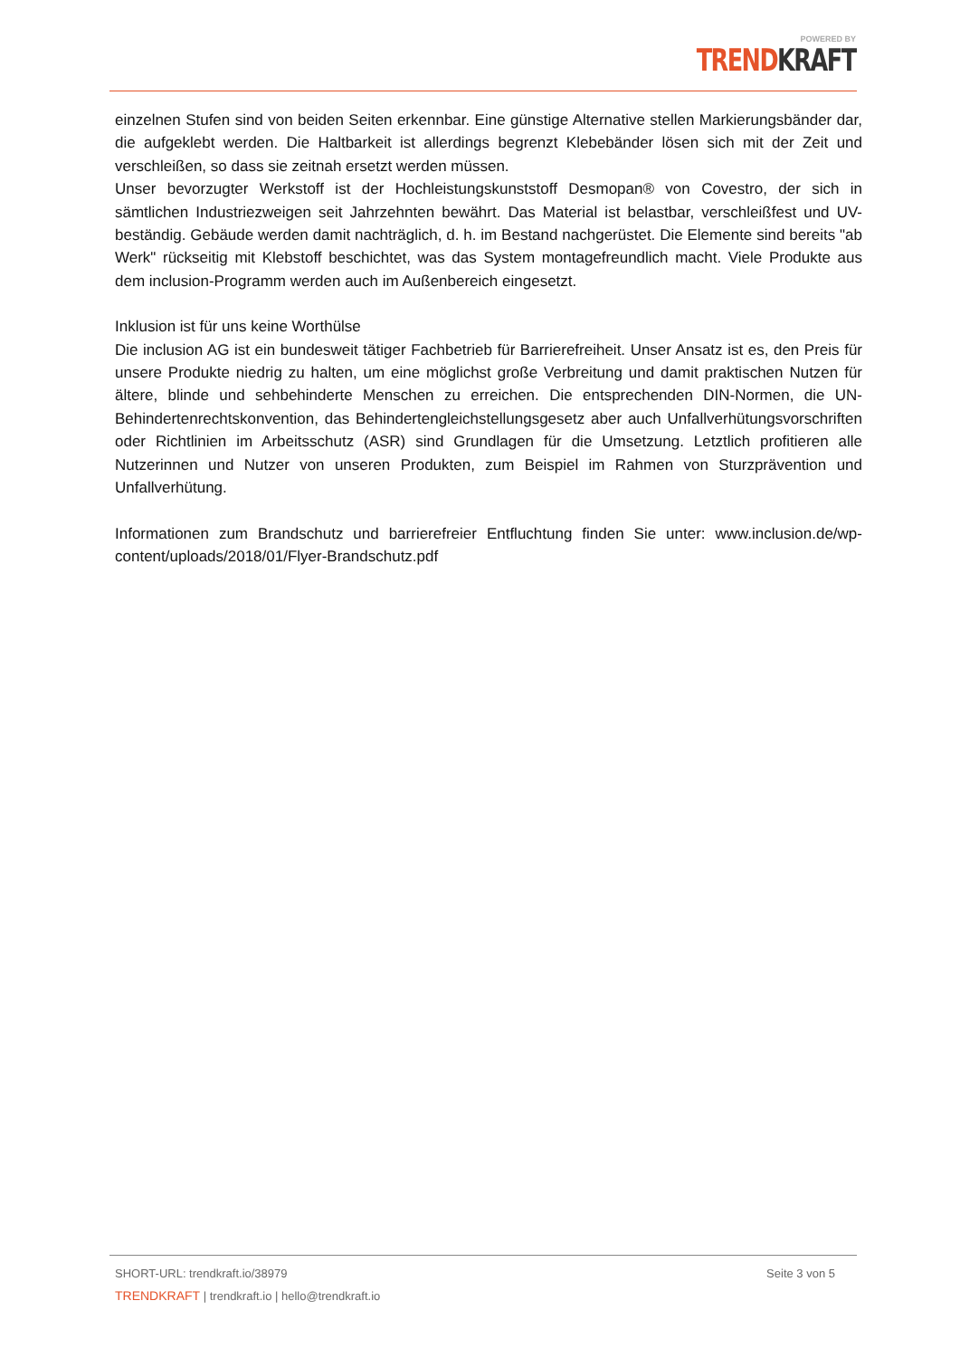POWERED BY
TREND KRAFT
einzelnen Stufen sind von beiden Seiten erkennbar. Eine günstige Alternative stellen Markierungsbänder dar, die aufgeklebt werden. Die Haltbarkeit ist allerdings begrenzt Klebebänder lösen sich mit der Zeit und verschleißen, so dass sie zeitnah ersetzt werden müssen.
Unser bevorzugter Werkstoff ist der Hochleistungskunststoff Desmopan® von Covestro, der sich in sämtlichen Industriezweigen seit Jahrzehnten bewährt. Das Material ist belastbar, verschleißfest und UV-beständig. Gebäude werden damit nachträglich, d. h. im Bestand nachgerüstet. Die Elemente sind bereits "ab Werk" rückseitig mit Klebstoff beschichtet, was das System montagefreundlich macht. Viele Produkte aus dem inclusion-Programm werden auch im Außenbereich eingesetzt.
Inklusion ist für uns keine Worthülse
Die inclusion AG ist ein bundesweit tätiger Fachbetrieb für Barrierefreiheit. Unser Ansatz ist es, den Preis für unsere Produkte niedrig zu halten, um eine möglichst große Verbreitung und damit praktischen Nutzen für ältere, blinde und sehbehinderte Menschen zu erreichen. Die entsprechenden DIN-Normen, die UN-Behindertenrechtskonvention, das Behindertengleichstellungsgesetz aber auch Unfallverhütungsvorschriften oder Richtlinien im Arbeitsschutz (ASR) sind Grundlagen für die Umsetzung. Letztlich profitieren alle Nutzerinnen und Nutzer von unseren Produkten, zum Beispiel im Rahmen von Sturzprävention und Unfallverhütung.
Informationen zum Brandschutz und barrierefreier Entfluchtung finden Sie unter: www.inclusion.de/wp-content/uploads/2018/01/Flyer-Brandschutz.pdf
SHORT-URL: trendkraft.io/38979 Seite 3 von 5
TRENDKRAFT | trendkraft.io | hello@trendkraft.io